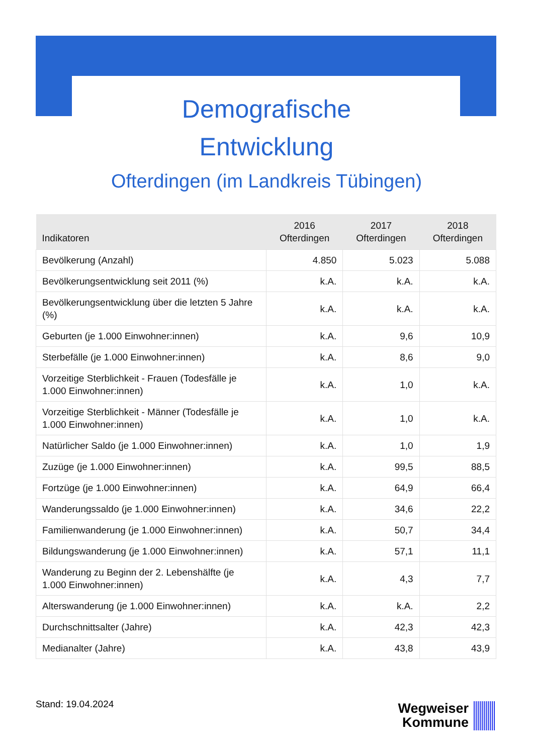Demografische
Entwicklung
Ofterdingen (im Landkreis Tübingen)
| Indikatoren | 2016 Ofterdingen | 2017 Ofterdingen | 2018 Ofterdingen |
| --- | --- | --- | --- |
| Bevölkerung (Anzahl) | 4.850 | 5.023 | 5.088 |
| Bevölkerungsentwicklung seit 2011 (%) | k.A. | k.A. | k.A. |
| Bevölkerungsentwicklung über die letzten 5 Jahre (%) | k.A. | k.A. | k.A. |
| Geburten (je 1.000 Einwohner:innen) | k.A. | 9,6 | 10,9 |
| Sterbefälle (je 1.000 Einwohner:innen) | k.A. | 8,6 | 9,0 |
| Vorzeitige Sterblichkeit - Frauen (Todesfälle je 1.000 Einwohner:innen) | k.A. | 1,0 | k.A. |
| Vorzeitige Sterblichkeit - Männer (Todesfälle je 1.000 Einwohner:innen) | k.A. | 1,0 | k.A. |
| Natürlicher Saldo (je 1.000 Einwohner:innen) | k.A. | 1,0 | 1,9 |
| Zuzüge (je 1.000 Einwohner:innen) | k.A. | 99,5 | 88,5 |
| Fortzüge (je 1.000 Einwohner:innen) | k.A. | 64,9 | 66,4 |
| Wanderungssaldo (je 1.000 Einwohner:innen) | k.A. | 34,6 | 22,2 |
| Familienwanderung (je 1.000 Einwohner:innen) | k.A. | 50,7 | 34,4 |
| Bildungswanderung (je 1.000 Einwohner:innen) | k.A. | 57,1 | 11,1 |
| Wanderung zu Beginn der 2. Lebenshälfte (je 1.000 Einwohner:innen) | k.A. | 4,3 | 7,7 |
| Alterswanderung (je 1.000 Einwohner:innen) | k.A. | k.A. | 2,2 |
| Durchschnittsalter (Jahre) | k.A. | 42,3 | 42,3 |
| Medianalter (Jahre) | k.A. | 43,8 | 43,9 |
Stand: 19.04.2024
Wegweiser Kommune